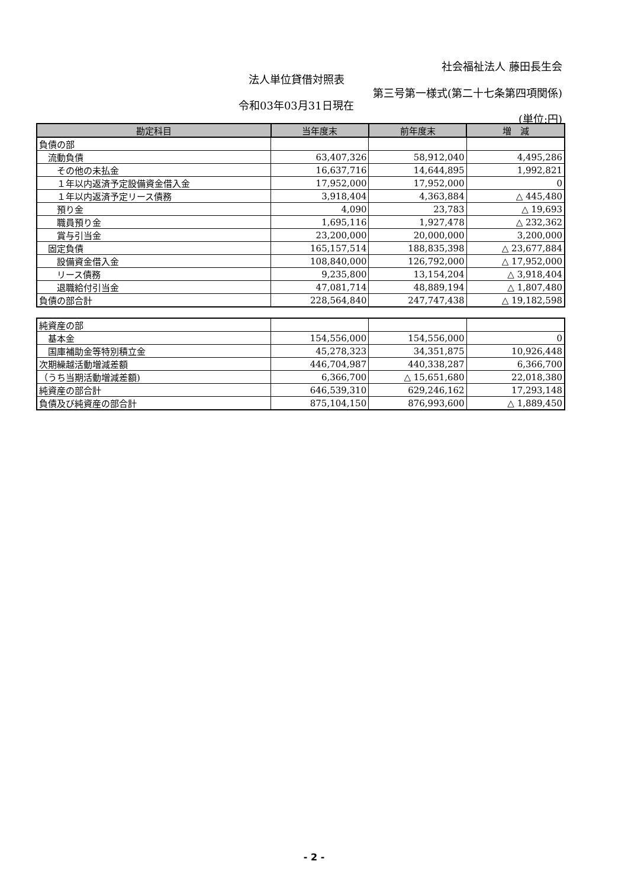社会福祉法人 藤田長生会
法人単位貸借対照表
第三号第一様式(第二十七条第四項関係)
令和03年03月31日現在
(単位:円)
| 勘定科目 | 当年度末 | 前年度末 | 増 減 |
| --- | --- | --- | --- |
| 負債の部 | | | |
| 流動負債 | 63,407,326 | 58,912,040 | 4,495,286 |
| その他の未払金 | 16,637,716 | 14,644,895 | 1,992,821 |
| １年以内返済予定設備資金借入金 | 17,952,000 | 17,952,000 | 0 |
| １年以内返済予定リース債務 | 3,918,404 | 4,363,884 | △ 445,480 |
| 預り金 | 4,090 | 23,783 | △ 19,693 |
| 職員預り金 | 1,695,116 | 1,927,478 | △ 232,362 |
| 賞与引当金 | 23,200,000 | 20,000,000 | 3,200,000 |
| 固定負債 | 165,157,514 | 188,835,398 | △ 23,677,884 |
| 設備資金借入金 | 108,840,000 | 126,792,000 | △ 17,952,000 |
| リース債務 | 9,235,800 | 13,154,204 | △ 3,918,404 |
| 退職給付引当金 | 47,081,714 | 48,889,194 | △ 1,807,480 |
| 負債の部合計 | 228,564,840 | 247,747,438 | △ 19,182,598 |
| 純資産の部 | | | |
| 基本金 | 154,556,000 | 154,556,000 | 0 |
| 国庫補助金等特別積立金 | 45,278,323 | 34,351,875 | 10,926,448 |
| 次期繰越活動増減差額 | 446,704,987 | 440,338,287 | 6,366,700 |
| （うち当期活動増減差額) | 6,366,700 | △ 15,651,680 | 22,018,380 |
| 純資産の部合計 | 646,539,310 | 629,246,162 | 17,293,148 |
| 負債及び純資産の部合計 | 875,104,150 | 876,993,600 | △ 1,889,450 |
- 2 -